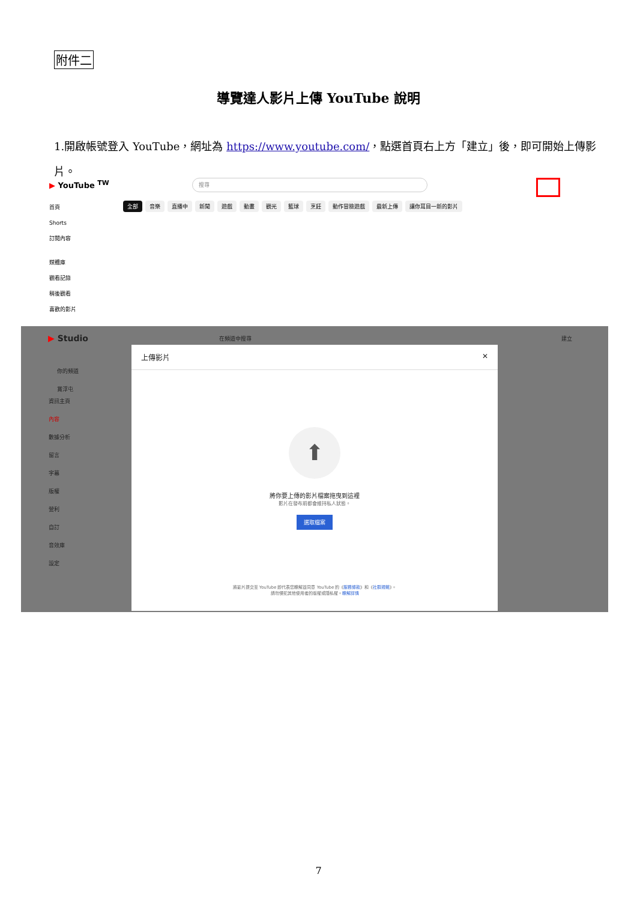附件二
導覽達人影片上傳 YouTube 說明
1.開啟帳號登入 YouTube，網址為 https://www.youtube.com/，點選首頁右上方「建立」後，即可開始上傳影片。
▶ YouTube <sup>TW</sup> 搜尋
首頁
Shorts
訂閱內容
媒體庫
觀看記錄
稍後觀看
喜歡的影片
全部 音樂 直播中 新聞 遊戲 動畫 觀光 籃球 烹飪 動作冒險遊戲 最新上傳 讓你耳目一新的影片
▶ Studio 在頻道中搜尋 建立
你的頻道
賞浮屯
資訊主頁
內容
數據分析
留言
字幕
版權
營利
自訂
音效庫
設定
上傳影片 ✕
⬆
將你要上傳的影片檔案拖曳到這裡
影片在發布前都會維持私人狀態。
選取檔案
將影片提交至 YouTube 即代表您瞭解並同意 YouTube 的《服務條款》和《社群規範》。
請勿侵犯其他使用者的版權或隱私權。瞭解詳情
7